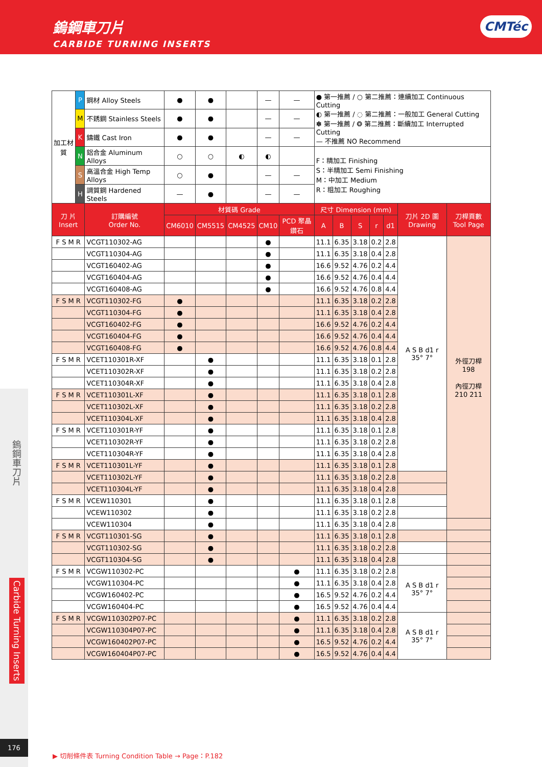鎢鋼車刀片
CARBIDE TURNING INSERTS
CMTéc
| 加工材質 | P | 鋼材 Alloy Steels | ● | ● | | — | — | ● 第一推薦 / ○ 第二推薦：連續加工 Continuous Cutting ◐ 第一推薦 / ◌ 第二推薦：一般加工 General Cutting ✽ 第一推薦 / ❂ 第二推薦：斷續加工 Interrupted Cutting — 不推薦 NO Recommend | | | | | | |
| | M | 不銹鋼 Stainless Steels | ● | ● | | — | — | | | | | | | |
| | K | 鑄鐵 Cast Iron | ● | ● | | — | — | | | | | | | |
| | N | 鋁合金 Aluminum Alloys | ○ | ○ | ◐ | ◐ | | F：精加工 Finishing S：半精加工 Semi Finishing M：中加工 Medium R：粗加工 Roughing | | | | | | |
| | S | 高溫合金 High Temp Alloys | ○ | ● | | — | — | | | | | | | |
| | H | 調質鋼 Hardened Steels | — | ● | | — | — | | | | | | | |
| 刀 片 Insert | | 訂購編號 Order No. | 材質碼 Grade | | | | | 尺寸 Dimension (mm) | | | | | 刀片 2D 圖 Drawing | 刀桿頁數 Tool Page |
| | | | CM6010 | CM5515 | CM4525 | CM10 | PCD 聚晶鑽石 | A | B | S | r | d1 | | |
| F S M R | | VCGT110302-AG | | | | ● | | 11.1 | 6.35 | 3.18 | 0.2 | 2.8 | A S B d1 r 35° 7° | 外徑刀桿 198 內徑刀桿 210 211 |
| | | VCGT110304-AG | | | | ● | | 11.1 | 6.35 | 3.18 | 0.4 | 2.8 | | |
| | | VCGT160402-AG | | | | ● | | 16.6 | 9.52 | 4.76 | 0.2 | 4.4 | | |
| | | VCGT160404-AG | | | | ● | | 16.6 | 9.52 | 4.76 | 0.4 | 4.4 | | |
| | | VCGT160408-AG | | | | ● | | 16.6 | 9.52 | 4.76 | 0.8 | 4.4 | | |
| F S M R | | VCGT110302-FG | ● | | | | | 11.1 | 6.35 | 3.18 | 0.2 | 2.8 | | |
| | | VCGT110304-FG | ● | | | | | 11.1 | 6.35 | 3.18 | 0.4 | 2.8 | | |
| | | VCGT160402-FG | ● | | | | | 16.6 | 9.52 | 4.76 | 0.2 | 4.4 | | |
| | | VCGT160404-FG | ● | | | | | 16.6 | 9.52 | 4.76 | 0.4 | 4.4 | | |
| | | VCGT160408-FG | ● | | | | | 16.6 | 9.52 | 4.76 | 0.8 | 4.4 | | |
| F S M R | | VCET110301R-XF | | ● | | | | 11.1 | 6.35 | 3.18 | 0.1 | 2.8 | | |
| | | VCET110302R-XF | | ● | | | | 11.1 | 6.35 | 3.18 | 0.2 | 2.8 | | |
| | | VCET110304R-XF | | ● | | | | 11.1 | 6.35 | 3.18 | 0.4 | 2.8 | | |
| F S M R | | VCET110301L-XF | | ● | | | | 11.1 | 6.35 | 3.18 | 0.1 | 2.8 | | |
| | | VCET110302L-XF | | ● | | | | 11.1 | 6.35 | 3.18 | 0.2 | 2.8 | | |
| | | VCET110304L-XF | | ● | | | | 11.1 | 6.35 | 3.18 | 0.4 | 2.8 | | |
| F S M R | | VCET110301R-YF | | ● | | | | 11.1 | 6.35 | 3.18 | 0.1 | 2.8 | | |
| | | VCET110302R-YF | | ● | | | | 11.1 | 6.35 | 3.18 | 0.2 | 2.8 | | |
| | | VCET110304R-YF | | ● | | | | 11.1 | 6.35 | 3.18 | 0.4 | 2.8 | | |
| F S M R | | VCET110301L-YF | | ● | | | | 11.1 | 6.35 | 3.18 | 0.1 | 2.8 | | |
| | | VCET110302L-YF | | ● | | | | 11.1 | 6.35 | 3.18 | 0.2 | 2.8 | | |
| | | VCET110304L-YF | | ● | | | | 11.1 | 6.35 | 3.18 | 0.4 | 2.8 | | |
| F S M R | | VCEW110301 | | ● | | | | 11.1 | 6.35 | 3.18 | 0.1 | 2.8 | | |
| | | VCEW110302 | | ● | | | | 11.1 | 6.35 | 3.18 | 0.2 | 2.8 | | |
| | | VCEW110304 | | ● | | | | 11.1 | 6.35 | 3.18 | 0.4 | 2.8 | | |
| F S M R | | VCGT110301-SG | | ● | | | | 11.1 | 6.35 | 3.18 | 0.1 | 2.8 | | |
| | | VCGT110302-SG | | ● | | | | 11.1 | 6.35 | 3.18 | 0.2 | 2.8 | | |
| | | VCGT110304-SG | | ● | | | | 11.1 | 6.35 | 3.18 | 0.4 | 2.8 | | |
| F S M R | | VCGW110302-PC | | | | | ● | 11.1 | 6.35 | 3.18 | 0.2 | 2.8 | A S B d1 r 35° 7° | |
| | | VCGW110304-PC | | | | | ● | 11.1 | 6.35 | 3.18 | 0.4 | 2.8 | | |
| | | VCGW160402-PC | | | | | ● | 16.5 | 9.52 | 4.76 | 0.2 | 4.4 | | |
| | | VCGW160404-PC | | | | | ● | 16.5 | 9.52 | 4.76 | 0.4 | 4.4 | | |
| F S M R | | VCGW110302P07-PC | | | | | ● | 11.1 | 6.35 | 3.18 | 0.2 | 2.8 | A S B d1 r 35° 7° | |
| | | VCGW110304P07-PC | | | | | ● | 11.1 | 6.35 | 3.18 | 0.4 | 2.8 | | |
| | | VCGW160402P07-PC | | | | | ● | 16.5 | 9.52 | 4.76 | 0.2 | 4.4 | | |
| | | VCGW160404P07-PC | | | | | ● | 16.5 | 9.52 | 4.76 | 0.4 | 4.4 | | |
▶ 切削條件表 Turning Condition Table → Page：P.182
鎢鋼車刀片
Carbide Turning Inserts
176